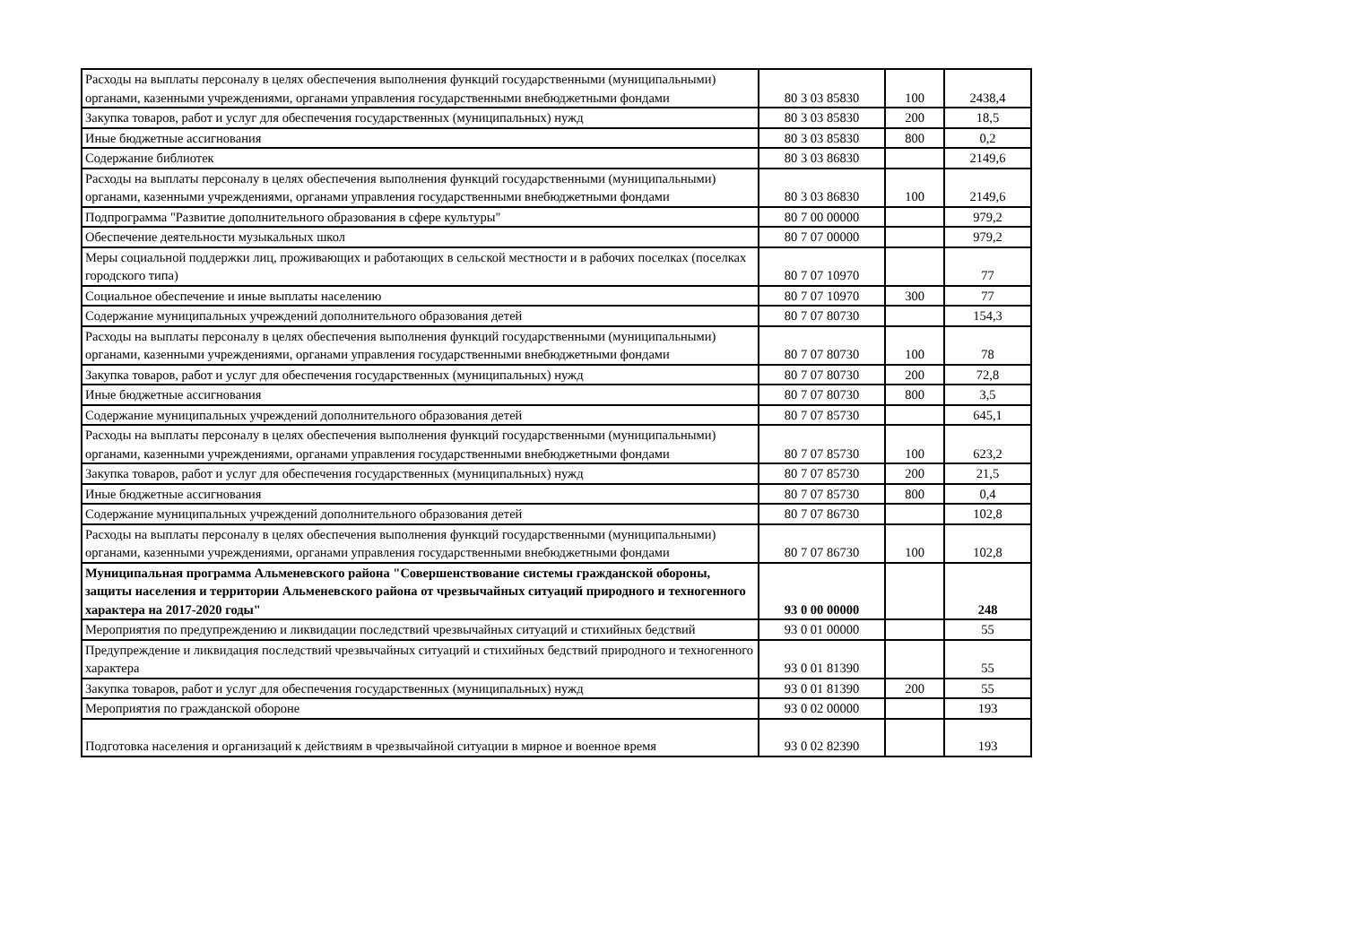| Расходы на выплаты персоналу в целях обеспечения выполнения функций государственными (муниципальными) органами, казенными учреждениями, органами управления государственными внебюджетными фондами | 80 3 03 85830 | 100 | 2438,4 |
| Закупка товаров, работ и услуг для обеспечения государственных (муниципальных) нужд | 80 3 03 85830 | 200 | 18,5 |
| Иные бюджетные ассигнования | 80 3 03 85830 | 800 | 0,2 |
| Содержание библиотек | 80 3 03 86830 | | 2149,6 |
| Расходы на выплаты персоналу в целях обеспечения выполнения функций государственными (муниципальными) органами, казенными учреждениями, органами управления государственными внебюджетными фондами | 80 3 03 86830 | 100 | 2149,6 |
| Подпрограмма "Развитие дополнительного образования в сфере культуры" | 80 7 00 00000 | | 979,2 |
| Обеспечение деятельности музыкальных школ | 80 7 07 00000 | | 979,2 |
| Меры социальной поддержки лиц, проживающих и работающих в сельской местности и в рабочих поселках (поселках городского типа) | 80 7 07 10970 | | 77 |
| Социальное обеспечение и иные выплаты населению | 80 7 07 10970 | 300 | 77 |
| Содержание муниципальных учреждений дополнительного образования детей | 80 7 07 80730 | | 154,3 |
| Расходы на выплаты персоналу в целях обеспечения выполнения функций государственными (муниципальными) органами, казенными учреждениями, органами управления государственными внебюджетными фондами | 80 7 07 80730 | 100 | 78 |
| Закупка товаров, работ и услуг для обеспечения государственных (муниципальных) нужд | 80 7 07 80730 | 200 | 72,8 |
| Иные бюджетные ассигнования | 80 7 07 80730 | 800 | 3,5 |
| Содержание муниципальных учреждений дополнительного образования детей | 80 7 07 85730 | | 645,1 |
| Расходы на выплаты персоналу в целях обеспечения выполнения функций государственными (муниципальными) органами, казенными учреждениями, органами управления государственными внебюджетными фондами | 80 7 07 85730 | 100 | 623,2 |
| Закупка товаров, работ и услуг для обеспечения государственных (муниципальных) нужд | 80 7 07 85730 | 200 | 21,5 |
| Иные бюджетные ассигнования | 80 7 07 85730 | 800 | 0,4 |
| Содержание муниципальных учреждений дополнительного образования детей | 80 7 07 86730 | | 102,8 |
| Расходы на выплаты персоналу в целях обеспечения выполнения функций государственными (муниципальными) органами, казенными учреждениями, органами управления государственными внебюджетными фондами | 80 7 07 86730 | 100 | 102,8 |
| Муниципальная программа Альменевского района "Совершенствование системы гражданской обороны, защиты населения и территории Альменевского района от чрезвычайных ситуаций природного и техногенного характера на 2017-2020 годы" | 93 0 00 00000 | | 248 |
| Мероприятия по предупреждению и ликвидации последствий чрезвычайных ситуаций и стихийных бедствий | 93 0 01 00000 | | 55 |
| Предупреждение и ликвидация последствий чрезвычайных ситуаций и стихийных бедствий природного и техногенного характера | 93 0 01 81390 | | 55 |
| Закупка товаров, работ и услуг для обеспечения государственных (муниципальных) нужд | 93 0 01 81390 | 200 | 55 |
| Мероприятия по гражданской обороне | 93 0 02 00000 | | 193 |
| Подготовка населения и организаций к действиям в чрезвычайной ситуации в мирное и военное время | 93 0 02 82390 | | 193 |